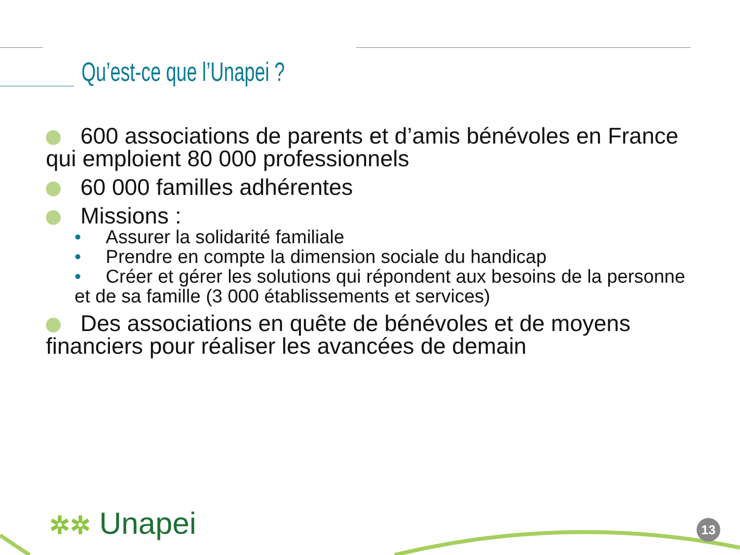Qu’est-ce que l’Unapei ?
600 associations de parents et d’amis bénévoles en France qui emploient 80 000 professionnels
60 000 familles adhérentes
Missions :
• Assurer la solidarité familiale
• Prendre en compte la dimension sociale du handicap
• Créer et gérer les solutions qui répondent aux besoins de la personne et de sa famille (3 000 établissements et services)
Des associations en quête de bénévoles et de moyens financiers pour réaliser les avancées de demain
✲✲ Unapei 13